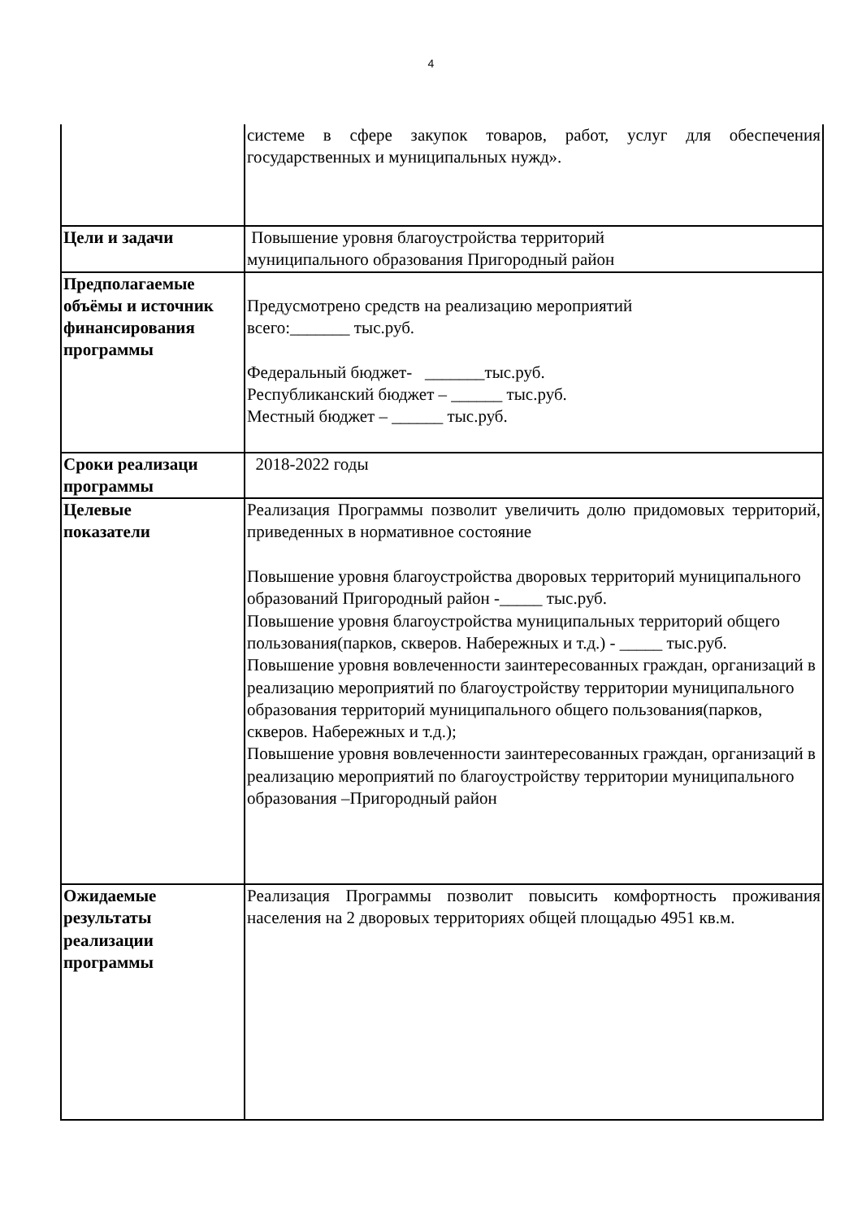4
| | системе в сфере закупок товаров, работ, услуг для обеспечения государственных и муниципальных нужд». |
| Цели и задачи | Повышение уровня благоустройства территорий муниципального образования Пригородный район |
| Предполагаемые объёмы и источник финансирования программы | Предусмотрено средств на реализацию мероприятий всего:_______ тыс.руб. Федеральный бюджет- _______тыс.руб. Республиканский бюджет – ______ тыс.руб. Местный бюджет – ______ тыс.руб. |
| Сроки реализаци программы | 2018-2022 годы |
| Целевые показатели | Реализация Программы позволит увеличить долю придомовых территорий, приведенных в нормативное состояние Повышение уровня благоустройства дворовых территорий муниципального образований Пригородный район -_____ тыс.руб. Повышение уровня благоустройства муниципальных территорий общего пользования(парков, скверов. Набережных и т.д.) - _____ тыс.руб. Повышение уровня вовлеченности заинтересованных граждан, организаций в реализацию мероприятий по благоустройству территории муниципального образования территорий муниципального общего пользования(парков, скверов. Набережных и т.д.); Повышение уровня вовлеченности заинтересованных граждан, организаций в реализацию мероприятий по благоустройству территории муниципального образования –Пригородный район |
| Ожидаемые результаты реализации программы | Реализация Программы позволит повысить комфортность проживания населения на 2 дворовых территориях общей площадью 4951 кв.м. |